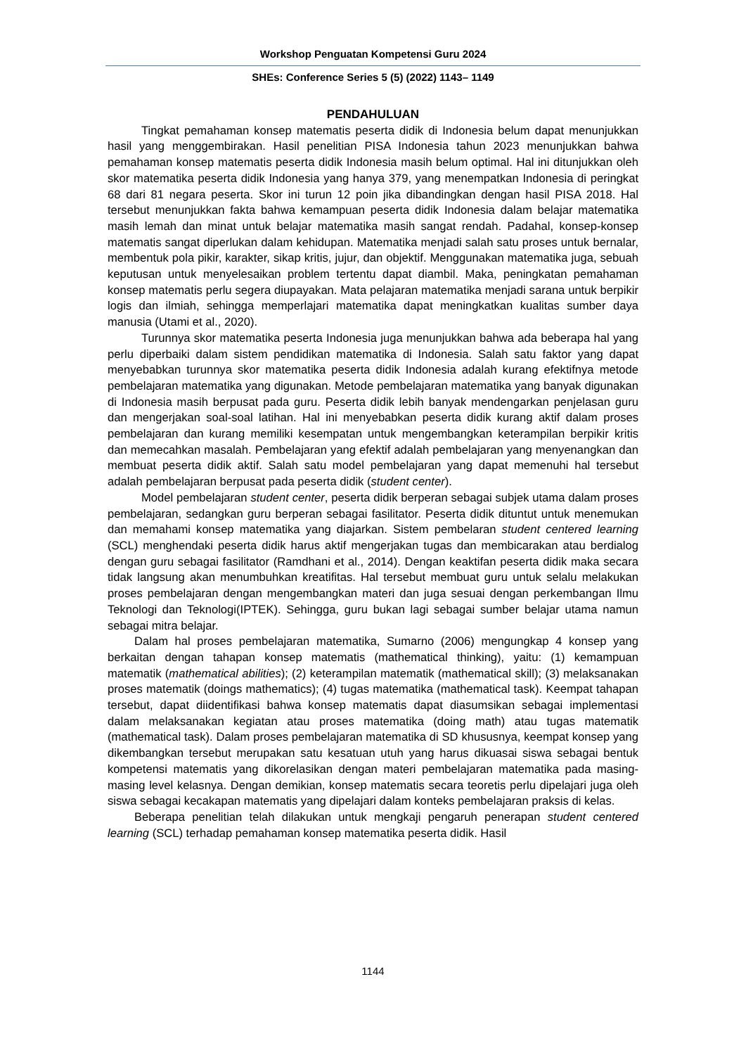Workshop Penguatan Kompetensi Guru 2024
SHEs: Conference Series 5 (5) (2022) 1143– 1149
PENDAHULUAN
Tingkat pemahaman konsep matematis peserta didik di Indonesia belum dapat menunjukkan hasil yang menggembirakan. Hasil penelitian PISA Indonesia tahun 2023 menunjukkan bahwa pemahaman konsep matematis peserta didik Indonesia masih belum optimal. Hal ini ditunjukkan oleh skor matematika peserta didik Indonesia yang hanya 379, yang menempatkan Indonesia di peringkat 68 dari 81 negara peserta. Skor ini turun 12 poin jika dibandingkan dengan hasil PISA 2018. Hal tersebut menunjukkan fakta bahwa kemampuan peserta didik Indonesia dalam belajar matematika masih lemah dan minat untuk belajar matematika masih sangat rendah. Padahal, konsep-konsep matematis sangat diperlukan dalam kehidupan. Matematika menjadi salah satu proses untuk bernalar, membentuk pola pikir, karakter, sikap kritis, jujur, dan objektif. Menggunakan matematika juga, sebuah keputusan untuk menyelesaikan problem tertentu dapat diambil. Maka, peningkatan pemahaman konsep matematis perlu segera diupayakan. Mata pelajaran matematika menjadi sarana untuk berpikir logis dan ilmiah, sehingga memperlajari matematika dapat meningkatkan kualitas sumber daya manusia (Utami et al., 2020).
Turunnya skor matematika peserta Indonesia juga menunjukkan bahwa ada beberapa hal yang perlu diperbaiki dalam sistem pendidikan matematika di Indonesia. Salah satu faktor yang dapat menyebabkan turunnya skor matematika peserta didik Indonesia adalah kurang efektifnya metode pembelajaran matematika yang digunakan. Metode pembelajaran matematika yang banyak digunakan di Indonesia masih berpusat pada guru. Peserta didik lebih banyak mendengarkan penjelasan guru dan mengerjakan soal-soal latihan. Hal ini menyebabkan peserta didik kurang aktif dalam proses pembelajaran dan kurang memiliki kesempatan untuk mengembangkan keterampilan berpikir kritis dan memecahkan masalah. Pembelajaran yang efektif adalah pembelajaran yang menyenangkan dan membuat peserta didik aktif. Salah satu model pembelajaran yang dapat memenuhi hal tersebut adalah pembelajaran berpusat pada peserta didik (student center).
Model pembelajaran student center, peserta didik berperan sebagai subjek utama dalam proses pembelajaran, sedangkan guru berperan sebagai fasilitator. Peserta didik dituntut untuk menemukan dan memahami konsep matematika yang diajarkan. Sistem pembelaran student centered learning (SCL) menghendaki peserta didik harus aktif mengerjakan tugas dan membicarakan atau berdialog dengan guru sebagai fasilitator (Ramdhani et al., 2014). Dengan keaktifan peserta didik maka secara tidak langsung akan menumbuhkan kreatifitas. Hal tersebut membuat guru untuk selalu melakukan proses pembelajaran dengan mengembangkan materi dan juga sesuai dengan perkembangan Ilmu Teknologi dan Teknologi(IPTEK). Sehingga, guru bukan lagi sebagai sumber belajar utama namun sebagai mitra belajar.
Dalam hal proses pembelajaran matematika, Sumarno (2006) mengungkap 4 konsep yang berkaitan dengan tahapan konsep matematis (mathematical thinking), yaitu: (1) kemampuan matematik (mathematical abilities); (2) keterampilan matematik (mathematical skill); (3) melaksanakan proses matematik (doings mathematics); (4) tugas matematika (mathematical task). Keempat tahapan tersebut, dapat diidentifikasi bahwa konsep matematis dapat diasumsikan sebagai implementasi dalam melaksanakan kegiatan atau proses matematika (doing math) atau tugas matematik (mathematical task). Dalam proses pembelajaran matematika di SD khususnya, keempat konsep yang dikembangkan tersebut merupakan satu kesatuan utuh yang harus dikuasai siswa sebagai bentuk kompetensi matematis yang dikorelasikan dengan materi pembelajaran matematika pada masing-masing level kelasnya. Dengan demikian, konsep matematis secara teoretis perlu dipelajari juga oleh siswa sebagai kecakapan matematis yang dipelajari dalam konteks pembelajaran praksis di kelas.
Beberapa penelitian telah dilakukan untuk mengkaji pengaruh penerapan student centered learning (SCL) terhadap pemahaman konsep matematika peserta didik. Hasil
1144